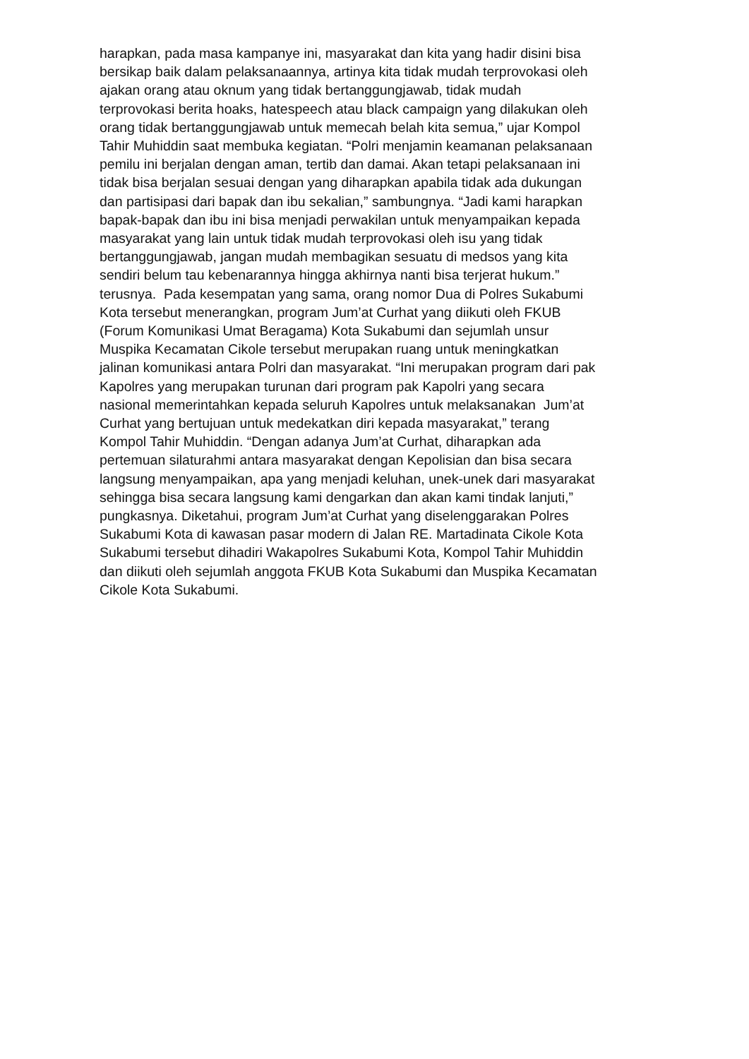harapkan, pada masa kampanye ini, masyarakat dan kita yang hadir disini bisa
bersikap baik dalam pelaksanaannya, artinya kita tidak mudah terprovokasi oleh
ajakan orang atau oknum yang tidak bertanggungjawab, tidak mudah
terprovokasi berita hoaks, hatespeech atau black campaign yang dilakukan oleh
orang tidak bertanggungjawab untuk memecah belah kita semua,” ujar Kompol
Tahir Muhiddin saat membuka kegiatan. “Polri menjamin keamanan pelaksanaan
pemilu ini berjalan dengan aman, tertib dan damai. Akan tetapi pelaksanaan ini
tidak bisa berjalan sesuai dengan yang diharapkan apabila tidak ada dukungan
dan partisipasi dari bapak dan ibu sekalian,” sambungnya. “Jadi kami harapkan
bapak-bapak dan ibu ini bisa menjadi perwakilan untuk menyampaikan kepada
masyarakat yang lain untuk tidak mudah terprovokasi oleh isu yang tidak
bertanggungjawab, jangan mudah membagikan sesuatu di medsos yang kita
sendiri belum tau kebenarannya hingga akhirnya nanti bisa terjerat hukum.”
terusnya. Pada kesempatan yang sama, orang nomor Dua di Polres Sukabumi
Kota tersebut menerangkan, program Jum’at Curhat yang diikuti oleh FKUB
(Forum Komunikasi Umat Beragama) Kota Sukabumi dan sejumlah unsur
Muspika Kecamatan Cikole tersebut merupakan ruang untuk meningkatkan
jalinan komunikasi antara Polri dan masyarakat. “Ini merupakan program dari pak
Kapolres yang merupakan turunan dari program pak Kapolri yang secara
nasional memerintahkan kepada seluruh Kapolres untuk melaksanakan Jum’at
Curhat yang bertujuan untuk medekatkan diri kepada masyarakat,” terang
Kompol Tahir Muhiddin. “Dengan adanya Jum’at Curhat, diharapkan ada
pertemuan silaturahmi antara masyarakat dengan Kepolisian dan bisa secara
langsung menyampaikan, apa yang menjadi keluhan, unek-unek dari masyarakat
sehingga bisa secara langsung kami dengarkan dan akan kami tindak lanjuti,”
pungkasnya. Diketahui, program Jum’at Curhat yang diselenggarakan Polres
Sukabumi Kota di kawasan pasar modern di Jalan RE. Martadinata Cikole Kota
Sukabumi tersebut dihadiri Wakapolres Sukabumi Kota, Kompol Tahir Muhiddin
dan diikuti oleh sejumlah anggota FKUB Kota Sukabumi dan Muspika Kecamatan
Cikole Kota Sukabumi.